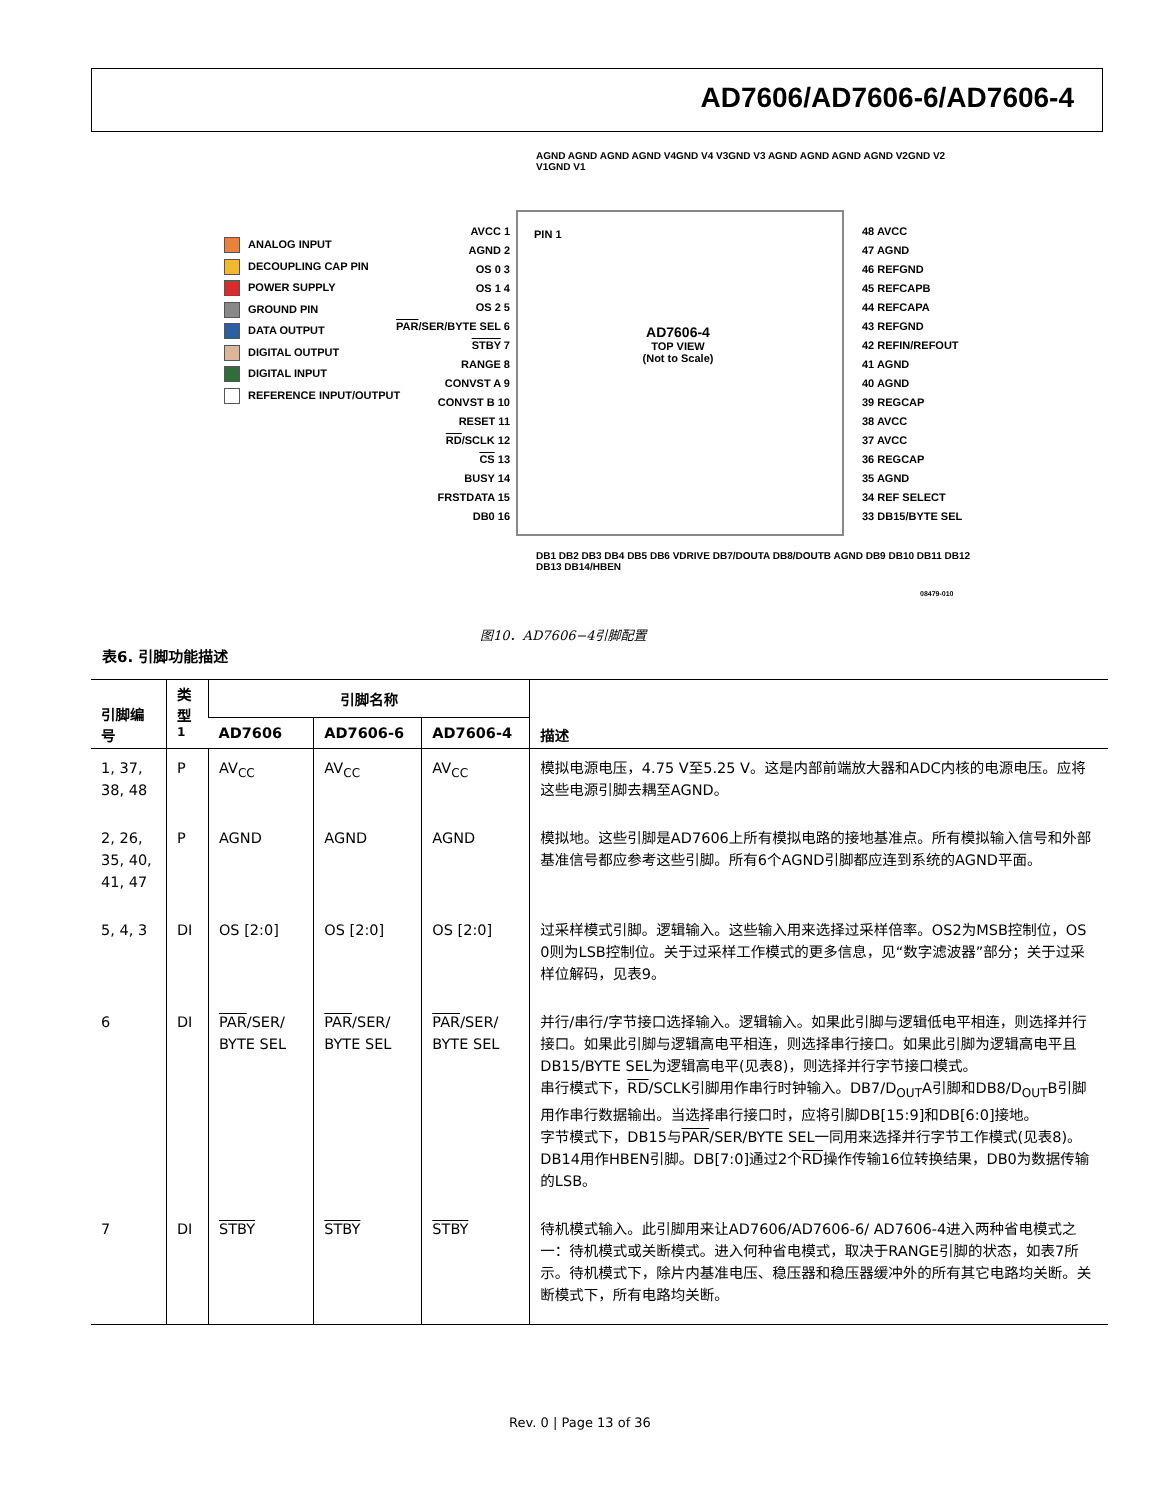AD7606/AD7606-6/AD7606-4
ANALOG INPUT
DECOUPLING CAP PIN
POWER SUPPLY
GROUND PIN
DATA OUTPUT
DIGITAL OUTPUT
DIGITAL INPUT
REFERENCE INPUT/OUTPUT
AGND AGND AGND AGND V4GND V4 V3GND V3 AGND AGND AGND AGND V2GND V2 V1GND V1
AVCC 1
AGND 2
OS 0 3
OS 1 4
OS 2 5
PAR/SER/BYTE SEL 6
STBY 7
RANGE 8
CONVST A 9
CONVST B 10
RESET 11
RD/SCLK 12
CS 13
BUSY 14
FRSTDATA 15
DB0 16
PIN 1
AD7606-4
TOP VIEW
(Not to Scale)
48 AVCC
47 AGND
46 REFGND
45 REFCAPB
44 REFCAPA
43 REFGND
42 REFIN/REFOUT
41 AGND
40 AGND
39 REGCAP
38 AVCC
37 AVCC
36 REGCAP
35 AGND
34 REF SELECT
33 DB15/BYTE SEL
DB1 DB2 DB3 DB4 DB5 DB6 VDRIVE DB7/DOUTA DB8/DOUTB AGND DB9 DB10 DB11 DB12 DB13 DB14/HBEN
08479-010
图10．AD7606−4引脚配置
表6. 引脚功能描述
| 引脚编号 | 类型<sup>1</sup> | 引脚名称 | | | 描述 |
| --- | --- | --- | --- | --- | --- |
| | | AD7606 | AD7606-6 | AD7606-4 | |
| 1, 37, 38, 48 | P | AV<sub>CC</sub> | AV<sub>CC</sub> | AV<sub>CC</sub> | 模拟电源电压，4.75 V至5.25 V。这是内部前端放大器和ADC内核的电源电压。应将这些电源引脚去耦至AGND。 |
| 2, 26, 35, 40, 41, 47 | P | AGND | AGND | AGND | 模拟地。这些引脚是AD7606上所有模拟电路的接地基准点。所有模拟输入信号和外部基准信号都应参考这些引脚。所有6个AGND引脚都应连到系统的AGND平面。 |
| 5, 4, 3 | DI | OS [2:0] | OS [2:0] | OS [2:0] | 过采样模式引脚。逻辑输入。这些输入用来选择过采样倍率。OS2为MSB控制位，OS 0则为LSB控制位。关于过采样工作模式的更多信息，见“数字滤波器”部分；关于过采样位解码，见表9。 |
| 6 | DI | PAR /SER/ BYTE SEL | PAR /SER/ BYTE SEL | PAR /SER/ BYTE SEL | 并行/串行/字节接口选择输入。逻辑输入。如果此引脚与逻辑低电平相连，则选择并行接口。如果此引脚与逻辑高电平相连，则选择串行接口。如果此引脚为逻辑高电平且DB15/BYTE SEL为逻辑高电平(见表8)，则选择并行字节接口模式。 串行模式下， RD /SCLK引脚用作串行时钟输入。DB7/D<sub>OUT</sub>A引脚和DB8/D<sub>OUT</sub>B引脚用作串行数据输出。当选择串行接口时，应将引脚DB[15:9]和DB[6:0]接地。 字节模式下，DB15与 PAR /SER/BYTE SEL一同用来选择并行字节工作模式(见表8)。DB14用作HBEN引脚。DB[7:0]通过2个 RD 操作传输16位转换结果，DB0为数据传输的LSB。 |
| 7 | DI | STBY | STBY | STBY | 待机模式输入。此引脚用来让AD7606/AD7606-6/ AD7606-4进入两种省电模式之一：待机模式或关断模式。进入何种省电模式，取决于RANGE引脚的状态，如表7所示。待机模式下，除片内基准电压、稳压器和稳压器缓冲外的所有其它电路均关断。关断模式下，所有电路均关断。 |
Rev. 0 | Page 13 of 36